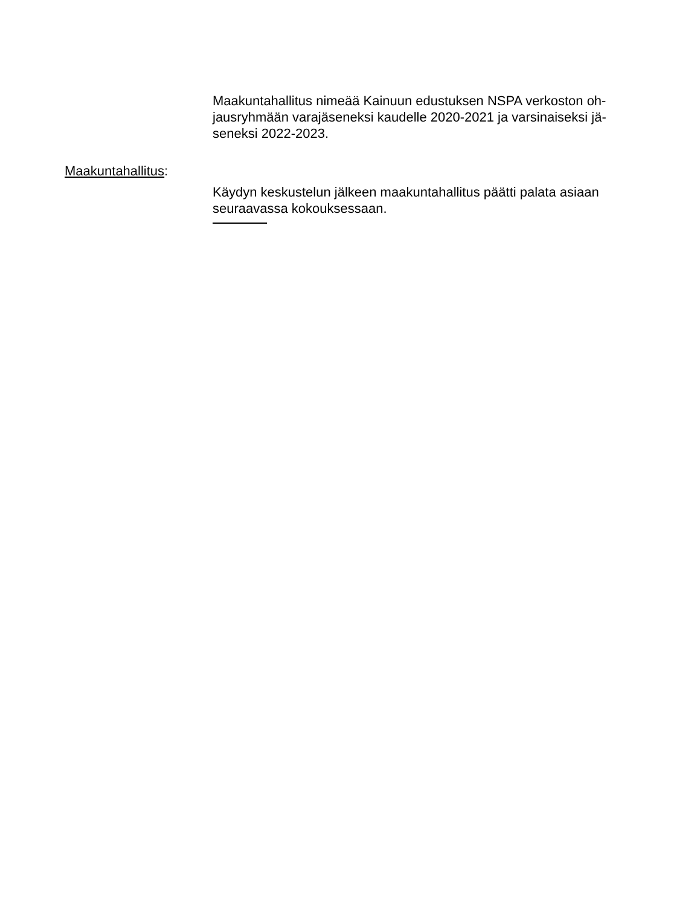Maakuntahallitus nimeää Kainuun edustuksen NSPA verkoston oh-
jausryhmään varajäseneksi kaudelle 2020-2021 ja varsinaiseksi jä-
seneksi 2022-2023.
Maakuntahallitus:
Käydyn keskustelun jälkeen maakuntahallitus päätti palata asiaan
seuraavassa kokouksessaan.